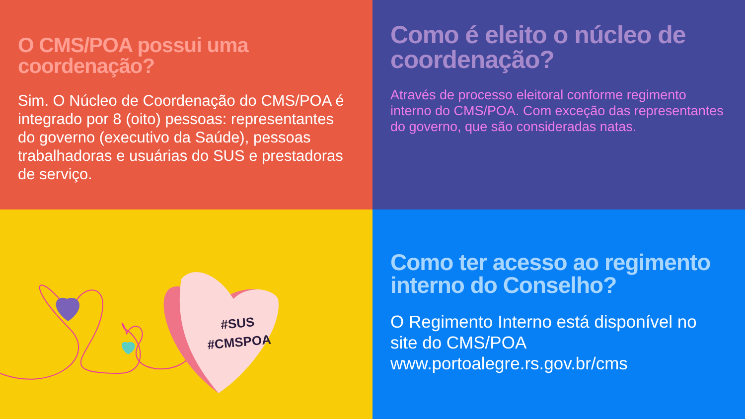O CMS/POA possui uma coordenação?
Sim. O Núcleo de Coordenação do CMS/POA é integrado por 8 (oito) pessoas: representantes do governo (executivo da Saúde), pessoas trabalhadoras e usuárias do SUS e prestadoras de serviço.
Como é eleito o núcleo de coordenação?
Através de processo eleitoral conforme regimento interno do CMS/POA. Com exceção das representantes do governo, que são consideradas natas.
#SUS
#CMSPOA
Como ter acesso ao regimento interno do Conselho?
O Regimento Interno está disponível no site do CMS/POA www.portoalegre.rs.gov.br/cms